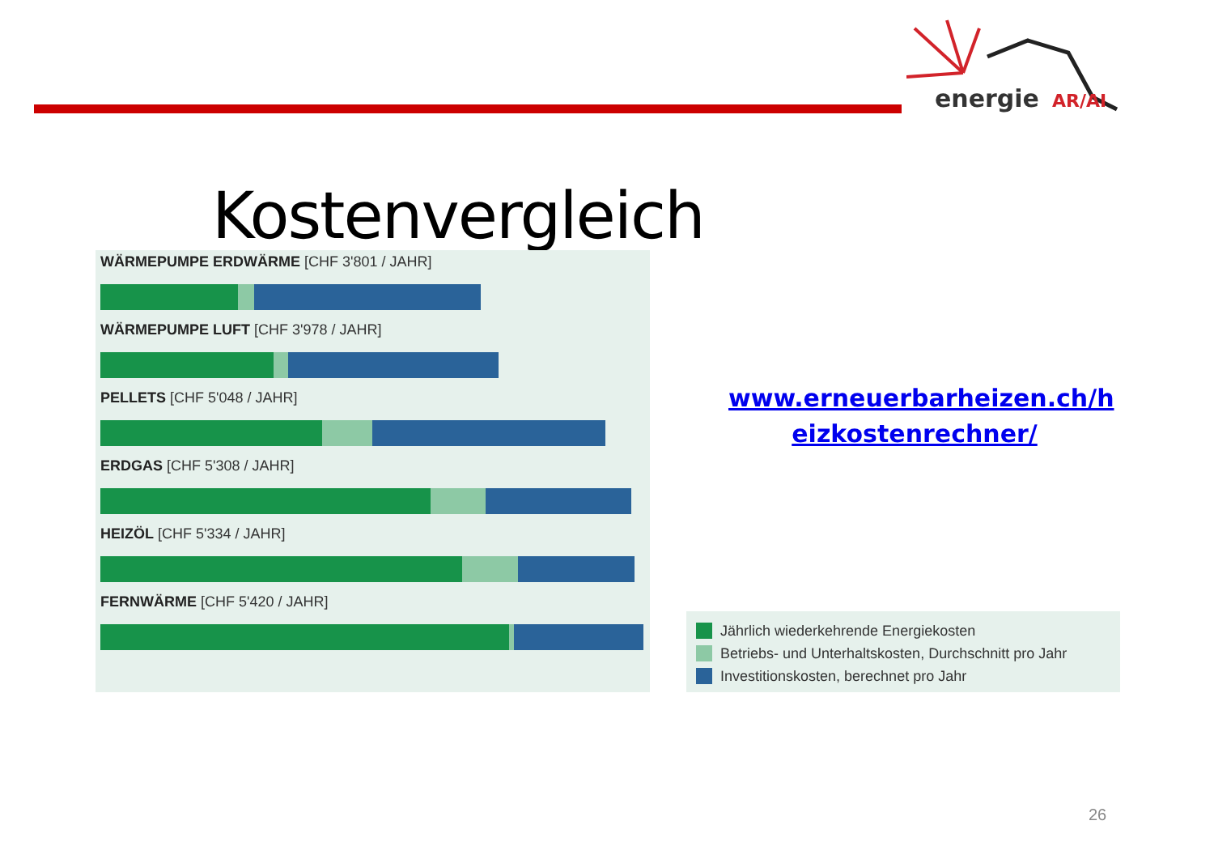energie
AR/AI
Kostenvergleich
WÄRMEPUMPE ERDWÄRME [CHF 3'801 / JAHR]
WÄRMEPUMPE LUFT [CHF 3'978 / JAHR]
PELLETS [CHF 5'048 / JAHR]
ERDGAS [CHF 5'308 / JAHR]
HEIZÖL [CHF 5'334 / JAHR]
FERNWÄRME [CHF 5'420 / JAHR]
www.erneuerbarheizen.ch/h eizkostenrechner/
Jährlich wiederkehrende Energiekosten
Betriebs- und Unterhaltskosten, Durchschnitt pro Jahr
Investitionskosten, berechnet pro Jahr
26